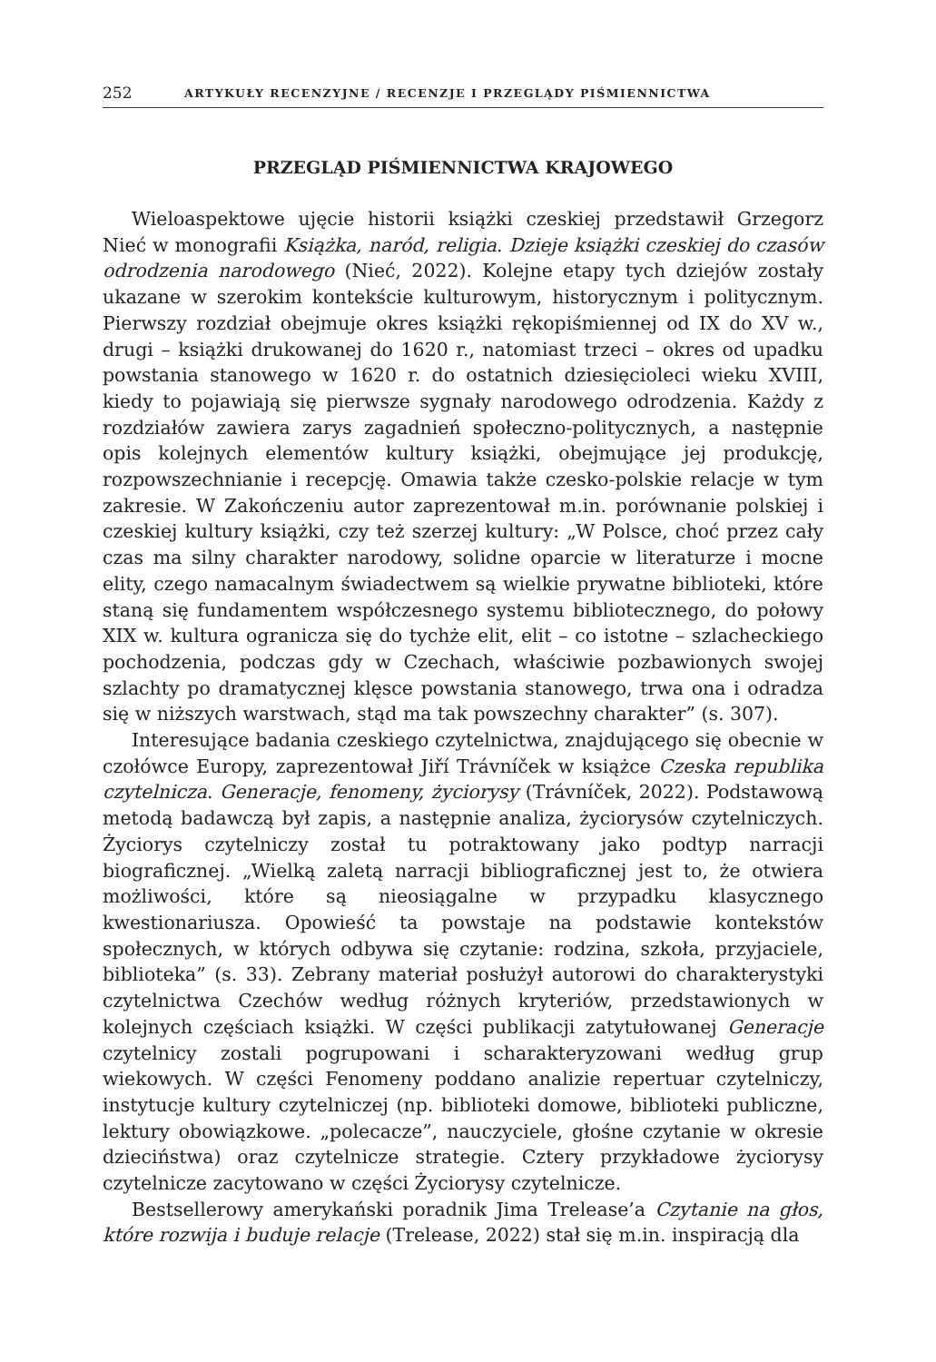252 ARTYKUŁY RECENZYJNE / RECENZJE I PRZEGLĄDY PIŚMIENNICTWA
PRZEGLĄD PIŚMIENNICTWA KRAJOWEGO
Wieloaspektowe ujęcie historii książki czeskiej przedstawił Grzegorz Nieć w monografii Książka, naród, religia. Dzieje książki czeskiej do czasów odrodzenia narodowego (Nieć, 2022). Kolejne etapy tych dziejów zostały ukazane w szerokim kontekście kulturowym, historycznym i politycznym. Pierwszy rozdział obejmuje okres książki rękopiśmiennej od IX do XV w., drugi – książki drukowanej do 1620 r., natomiast trzeci – okres od upadku powstania stanowego w 1620 r. do ostatnich dziesięcioleci wieku XVIII, kiedy to pojawiają się pierwsze sygnały narodowego odrodzenia. Każdy z rozdziałów zawiera zarys zagadnień społeczno-politycznych, a następnie opis kolejnych elementów kultury książki, obejmujące jej produkcję, rozpowszechnianie i recepcję. Omawia także czesko-polskie relacje w tym zakresie. W Zakończeniu autor zaprezentował m.in. porównanie polskiej i czeskiej kultury książki, czy też szerzej kultury: „W Polsce, choć przez cały czas ma silny charakter narodowy, solidne oparcie w literaturze i mocne elity, czego namacalnym świadectwem są wielkie prywatne biblioteki, które staną się fundamentem współczesnego systemu bibliotecznego, do połowy XIX w. kultura ogranicza się do tychże elit, elit – co istotne – szlacheckiego pochodzenia, podczas gdy w Czechach, właściwie pozbawionych swojej szlachty po dramatycznej klęsce powstania stanowego, trwa ona i odradza się w niższych warstwach, stąd ma tak powszechny charakter” (s. 307).
Interesujące badania czeskiego czytelnictwa, znajdującego się obecnie w czołówce Europy, zaprezentował Jiří Trávníček w książce Czeska republika czytelnicza. Generacje, fenomeny, życiorysy (Trávníček, 2022). Podstawową metodą badawczą był zapis, a następnie analiza, życiorysów czytelniczych. Życiorys czytelniczy został tu potraktowany jako podtyp narracji biograficznej. „Wielką zaletą narracji bibliograficznej jest to, że otwiera możliwości, które są nieosiągalne w przypadku klasycznego kwestionariusza. Opowieść ta powstaje na podstawie kontekstów społecznych, w których odbywa się czytanie: rodzina, szkoła, przyjaciele, biblioteka” (s. 33). Zebrany materiał posłużył autorowi do charakterystyki czytelnictwa Czechów według różnych kryteriów, przedstawionych w kolejnych częściach książki. W części publikacji zatytułowanej Generacje czytelnicy zostali pogrupowani i scharakteryzowani według grup wiekowych. W części Fenomeny poddano analizie repertuar czytelniczy, instytucje kultury czytelniczej (np. biblioteki domowe, biblioteki publiczne, lektury obowiązkowe. „polecacze”, nauczyciele, głośne czytanie w okresie dzieciństwa) oraz czytelnicze strategie. Cztery przykładowe życiorysy czytelnicze zacytowano w części Życiorysy czytelnicze.
Bestsellerowy amerykański poradnik Jima Trelease’a Czytanie na głos, które rozwija i buduje relacje (Trelease, 2022) stał się m.in. inspiracją dla